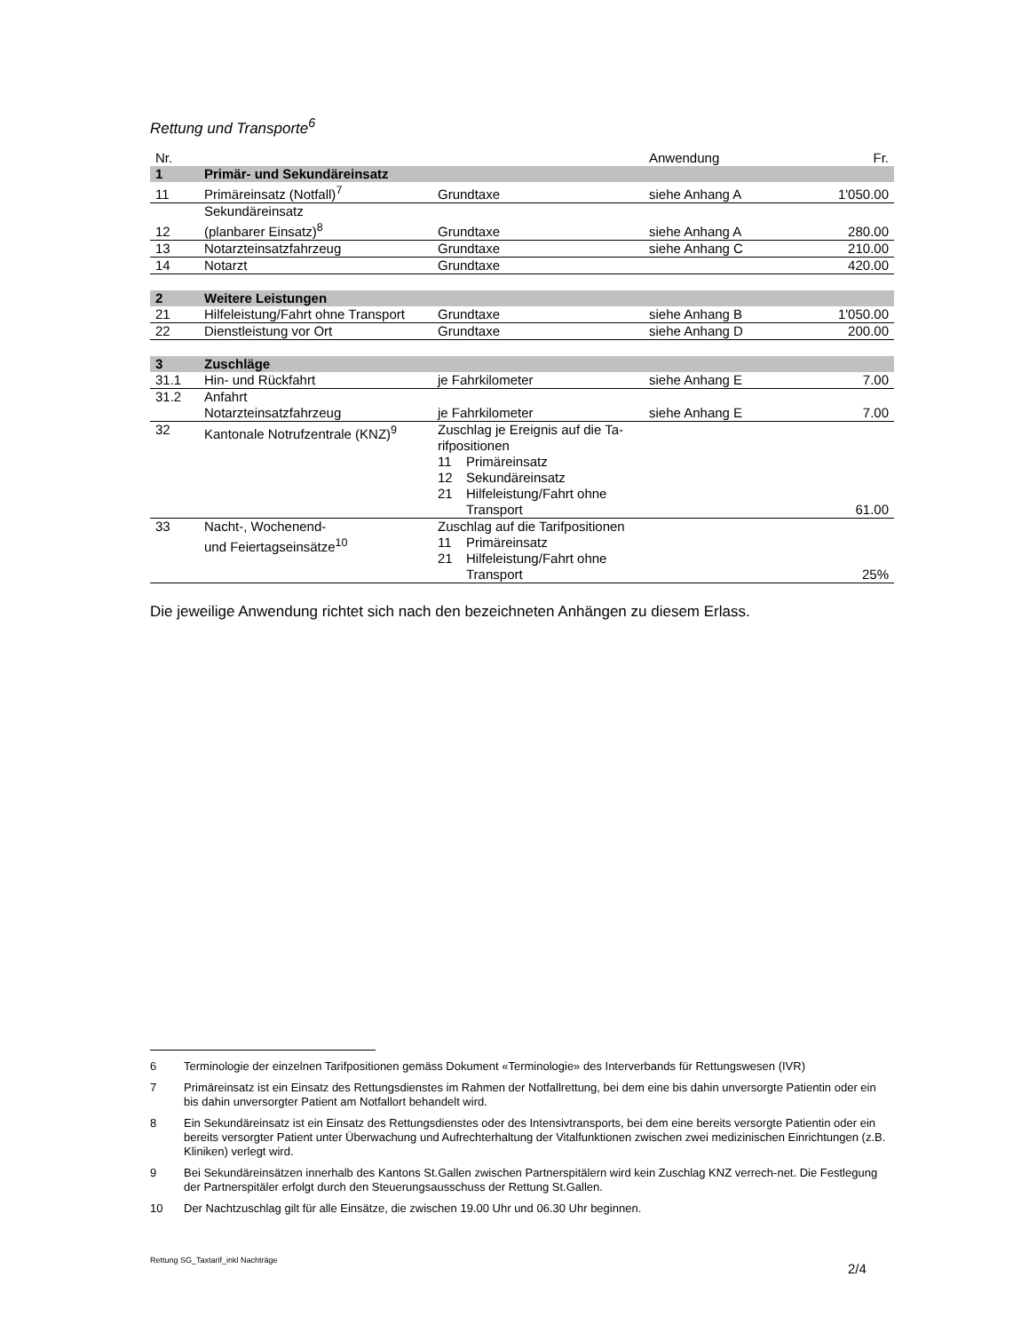Rettung und Transporte<sup>6</sup>
| Nr. | | | Anwendung | Fr. |
| --- | --- | --- | --- | --- |
| 1 | Primär- und Sekundäreinsatz | | | |
| 11 | Primäreinsatz (Notfall)<sup>7</sup> | Grundtaxe | siehe Anhang A | 1'050.00 |
| 12 | Sekundäreinsatz (planbarer Einsatz)<sup>8</sup> | Grundtaxe | siehe Anhang A | 280.00 |
| 13 | Notarzteinsatzfahrzeug | Grundtaxe | siehe Anhang C | 210.00 |
| 14 | Notarzt | Grundtaxe | | 420.00 |
| 2 | Weitere Leistungen | | | |
| 21 | Hilfeleistung/Fahrt ohne Transport | Grundtaxe | siehe Anhang B | 1'050.00 |
| 22 | Dienstleistung vor Ort | Grundtaxe | siehe Anhang D | 200.00 |
| 3 | Zuschläge | | | |
| 31.1 | Hin- und Rückfahrt | je Fahrkilometer | siehe Anhang E | 7.00 |
| 31.2 | Anfahrt Notarzteinsatzfahrzeug | je Fahrkilometer | siehe Anhang E | 7.00 |
| 32 | Kantonale Notrufzentrale (KNZ)<sup>9</sup> | Zuschlag je Ereignis auf die Ta- rifpositionen 11 Primäreinsatz 12 Sekundäreinsatz 21 Hilfeleistung/Fahrt ohne Transport | | 61.00 |
| 33 | Nacht-, Wochenend- und Feiertagseinsätze<sup>10</sup> | Zuschlag auf die Tarifpositionen 11 Primäreinsatz 21 Hilfeleistung/Fahrt ohne Transport | | 25% |
Die jeweilige Anwendung richtet sich nach den bezeichneten Anhängen zu diesem Erlass.
6 Terminologie der einzelnen Tarifpositionen gemäss Dokument «Terminologie» des Interverbands für Rettungswesen (IVR)
7 Primäreinsatz ist ein Einsatz des Rettungsdienstes im Rahmen der Notfallrettung, bei dem eine bis dahin unversorgte Patientin oder ein bis dahin unversorgter Patient am Notfallort behandelt wird.
8 Ein Sekundäreinsatz ist ein Einsatz des Rettungsdienstes oder des Intensivtransports, bei dem eine bereits versorgte Patientin oder ein bereits versorgter Patient unter Überwachung und Aufrechterhaltung der Vitalfunktionen zwischen zwei medizinischen Einrichtungen (z.B. Kliniken) verlegt wird.
9 Bei Sekundäreinsätzen innerhalb des Kantons St.Gallen zwischen Partnerspitälern wird kein Zuschlag KNZ verrech-net. Die Festlegung der Partnerspitäler erfolgt durch den Steuerungsausschuss der Rettung St.Gallen.
10 Der Nachtzuschlag gilt für alle Einsätze, die zwischen 19.00 Uhr und 06.30 Uhr beginnen.
Rettung SG_Taxtarif_inkl Nachträge
2/4